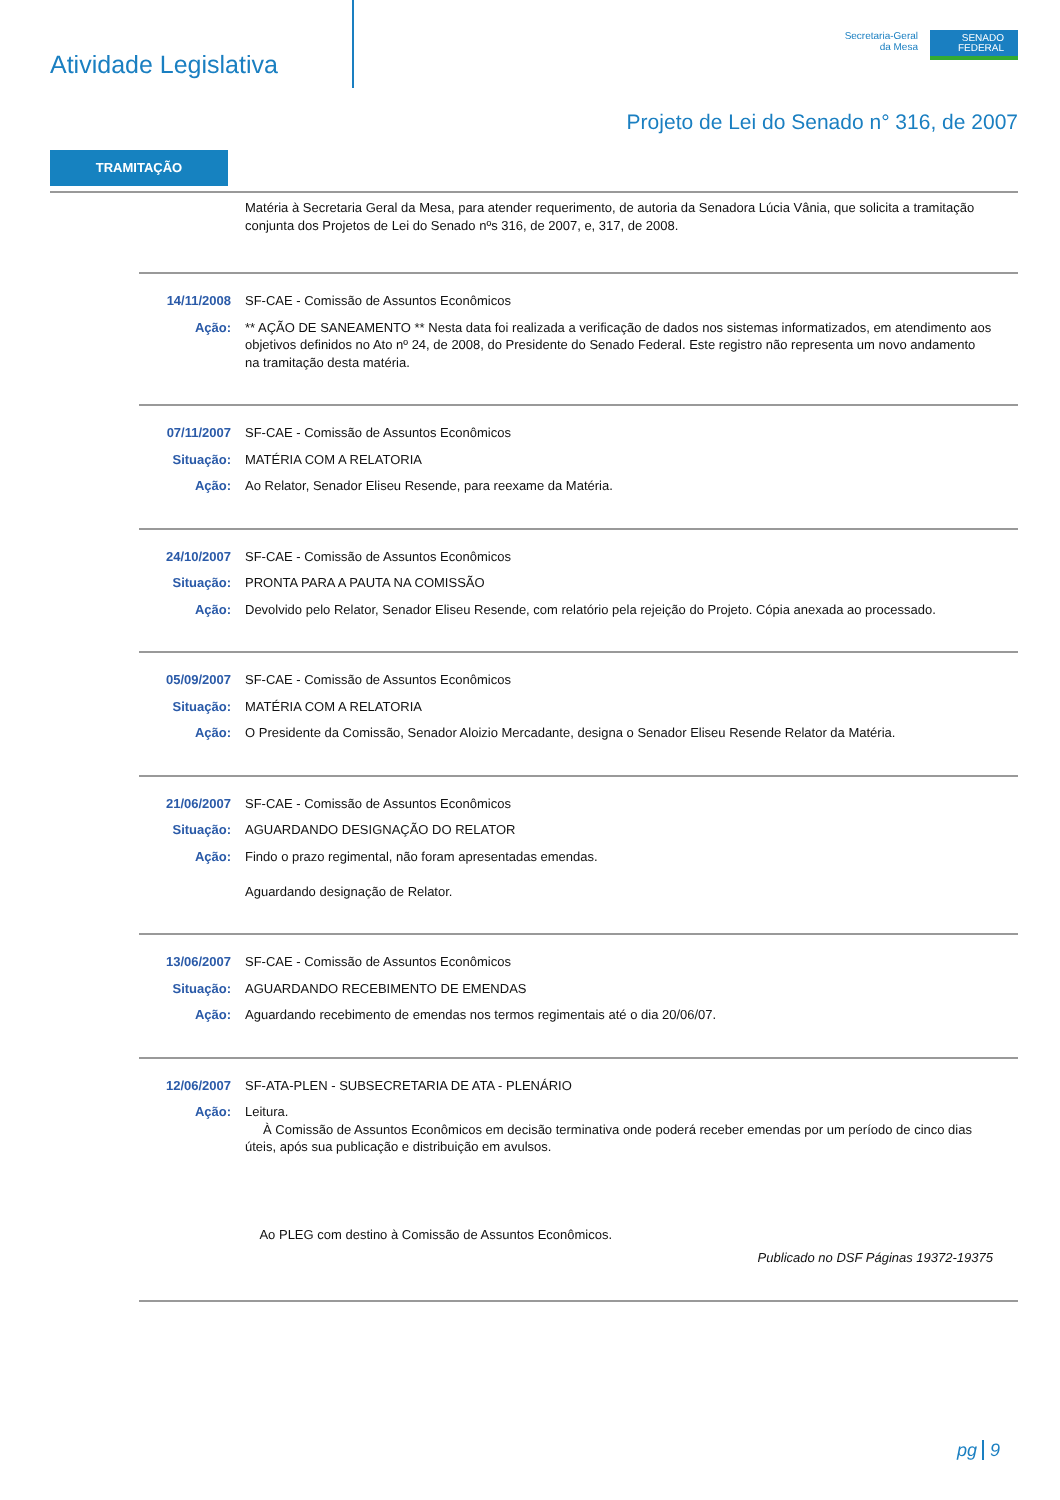Atividade Legislativa
Secretaria-Geral
da Mesa
SENADO
FEDERAL
Projeto de Lei do Senado n° 316, de 2007
TRAMITAÇÃO
Matéria à Secretaria Geral da Mesa, para atender requerimento, de autoria da Senadora Lúcia Vânia, que solicita a tramitação conjunta dos Projetos de Lei do Senado nºs 316, de 2007, e, 317, de 2008.
14/11/2008 SF-CAE - Comissão de Assuntos Econômicos
Ação: ** AÇÃO DE SANEAMENTO ** Nesta data foi realizada a verificação de dados nos sistemas informatizados, em atendimento aos objetivos definidos no Ato nº 24, de 2008, do Presidente do Senado Federal. Este registro não representa um novo andamento na tramitação desta matéria.
07/11/2007 SF-CAE - Comissão de Assuntos Econômicos
Situação: MATÉRIA COM A RELATORIA
Ação: Ao Relator, Senador Eliseu Resende, para reexame da Matéria.
24/10/2007 SF-CAE - Comissão de Assuntos Econômicos
Situação: PRONTA PARA A PAUTA NA COMISSÃO
Ação: Devolvido pelo Relator, Senador Eliseu Resende, com relatório pela rejeição do Projeto. Cópia anexada ao processado.
05/09/2007 SF-CAE - Comissão de Assuntos Econômicos
Situação: MATÉRIA COM A RELATORIA
Ação: O Presidente da Comissão, Senador Aloizio Mercadante, designa o Senador Eliseu Resende Relator da Matéria.
21/06/2007 SF-CAE - Comissão de Assuntos Econômicos
Situação: AGUARDANDO DESIGNAÇÃO DO RELATOR
Ação: Findo o prazo regimental, não foram apresentadas emendas.
Aguardando designação de Relator.
13/06/2007 SF-CAE - Comissão de Assuntos Econômicos
Situação: AGUARDANDO RECEBIMENTO DE EMENDAS
Ação: Aguardando recebimento de emendas nos termos regimentais até o dia 20/06/07.
12/06/2007 SF-ATA-PLEN - SUBSECRETARIA DE ATA - PLENÁRIO
Ação: Leitura.
À Comissão de Assuntos Econômicos em decisão terminativa onde poderá receber emendas por um período de cinco dias úteis, após sua publicação e distribuição em avulsos.
Ao PLEG com destino à Comissão de Assuntos Econômicos.
Publicado no DSF Páginas 19372-19375
pg 9